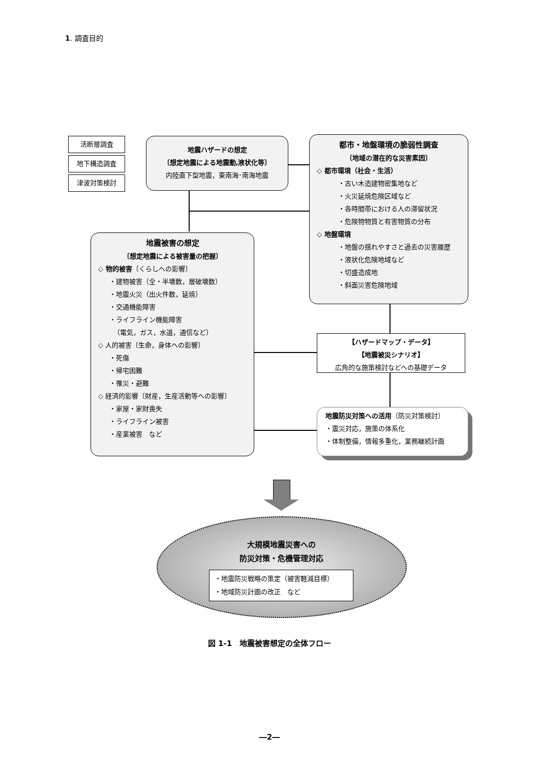1. 調査目的
活断層調査
地下構造調査
津波対策検討
地震ハザードの想定
〔想定地震による地震動,液状化等〕
内陸直下型地震，東南海･南海地震
都市・地盤環境の脆弱性調査
〔地域の潜在的な災害素因〕
◇ 都市環境（社会・生活）
・古い木造建物密集地など
・火災延焼危険区域など
・各時間帯における人の滞留状況
・危険物物質と有害物質の分布
◇ 地盤環境
・地盤の揺れやすさと過去の災害履歴
・液状化危険地域など
・切盛造成地
・斜面災害危険地域
地震被害の想定
〔想定地震による被害量の把握〕
◇ 物的被害〔くらしへの影響〕
・建物被害（全・半壊数，層破壊数）
・地震火災（出火件数，延焼）
・交通機能障害
・ライフライン機能障害
（電気，ガス，水道，通信など）
◇ 人的被害〔生命，身体への影響〕
・死傷
・帰宅困難
・罹災・避難
◇ 経済的影響〔財産，生産活動等への影響〕
・家屋・家財喪失
・ライフライン被害
・産業被害　など
【ハザードマップ・データ】
【地震被災シナリオ】
広角的な施策検討などへの基礎データ
地震防災対策への活用（防災対策検討）
・震災対応，施策の体系化
・体制整備，情報多重化，業務継続計画
大規模地震災害への
防災対策・危機管理対応
・地震防災戦略の策定（被害軽減目標）
・地域防災計画の改正　など
図 1-1　地震被害想定の全体フロー
―2―